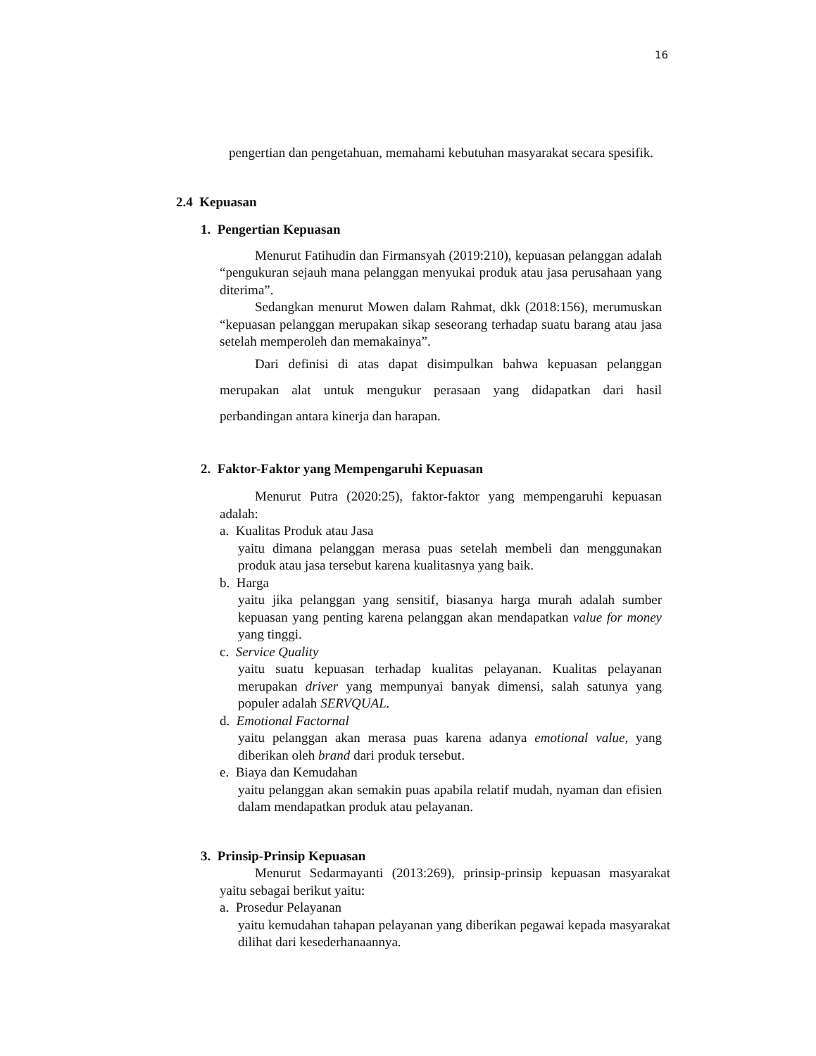16
pengertian dan pengetahuan, memahami kebutuhan masyarakat secara spesifik.
2.4 Kepuasan
1. Pengertian Kepuasan
Menurut Fatihudin dan Firmansyah (2019:210), kepuasan pelanggan adalah “pengukuran sejauh mana pelanggan menyukai produk atau jasa perusahaan yang diterima”.
Sedangkan menurut Mowen dalam Rahmat, dkk (2018:156), merumuskan “kepuasan pelanggan merupakan sikap seseorang terhadap suatu barang atau jasa setelah memperoleh dan memakainya”.
Dari definisi di atas dapat disimpulkan bahwa kepuasan pelanggan merupakan alat untuk mengukur perasaan yang didapatkan dari hasil perbandingan antara kinerja dan harapan.
2. Faktor-Faktor yang Mempengaruhi Kepuasan
Menurut Putra (2020:25), faktor-faktor yang mempengaruhi kepuasan adalah:
a. Kualitas Produk atau Jasa
yaitu dimana pelanggan merasa puas setelah membeli dan menggunakan produk atau jasa tersebut karena kualitasnya yang baik.
b. Harga
yaitu jika pelanggan yang sensitif, biasanya harga murah adalah sumber kepuasan yang penting karena pelanggan akan mendapatkan value for money yang tinggi.
c. Service Quality
yaitu suatu kepuasan terhadap kualitas pelayanan. Kualitas pelayanan merupakan driver yang mempunyai banyak dimensi, salah satunya yang populer adalah SERVQUAL.
d. Emotional Factornal
yaitu pelanggan akan merasa puas karena adanya emotional value, yang diberikan oleh brand dari produk tersebut.
e. Biaya dan Kemudahan
yaitu pelanggan akan semakin puas apabila relatif mudah, nyaman dan efisien dalam mendapatkan produk atau pelayanan.
3. Prinsip-Prinsip Kepuasan
Menurut Sedarmayanti (2013:269), prinsip-prinsip kepuasan masyarakat yaitu sebagai berikut yaitu:
a. Prosedur Pelayanan
yaitu kemudahan tahapan pelayanan yang diberikan pegawai kepada masyarakat dilihat dari kesederhanaannya.